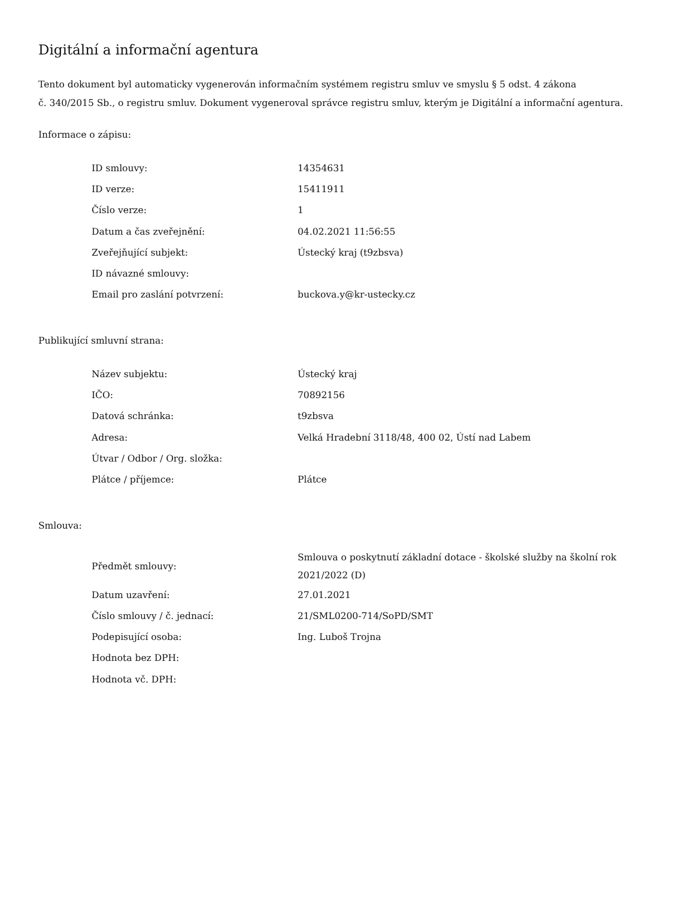Digitální a informační agentura
Tento dokument byl automaticky vygenerován informačním systémem registru smluv ve smyslu § 5 odst. 4 zákona
č. 340/2015 Sb., o registru smluv. Dokument vygeneroval správce registru smluv, kterým je Digitální a informační agentura.
Informace o zápisu:
| ID smlouvy: | 14354631 |
| ID verze: | 15411911 |
| Číslo verze: | 1 |
| Datum a čas zveřejnění: | 04.02.2021 11:56:55 |
| Zveřejňující subjekt: | Ústecký kraj (t9zbsva) |
| ID návazné smlouvy: | |
| Email pro zaslání potvrzení: | buckova.y@kr-ustecky.cz |
Publikující smluvní strana:
| Název subjektu: | Ústecký kraj |
| IČO: | 70892156 |
| Datová schránka: | t9zbsva |
| Adresa: | Velká Hradební 3118/48, 400 02, Ústí nad Labem |
| Útvar / Odbor / Org. složka: | |
| Plátce / příjemce: | Plátce |
Smlouva:
| Předmět smlouvy: | Smlouva o poskytnutí základní dotace - školské služby na školní rok 2021/2022 (D) |
| Datum uzavření: | 27.01.2021 |
| Číslo smlouvy / č. jednací: | 21/SML0200-714/SoPD/SMT |
| Podepisující osoba: | Ing. Luboš Trojna |
| Hodnota bez DPH: | |
| Hodnota vč. DPH: | |